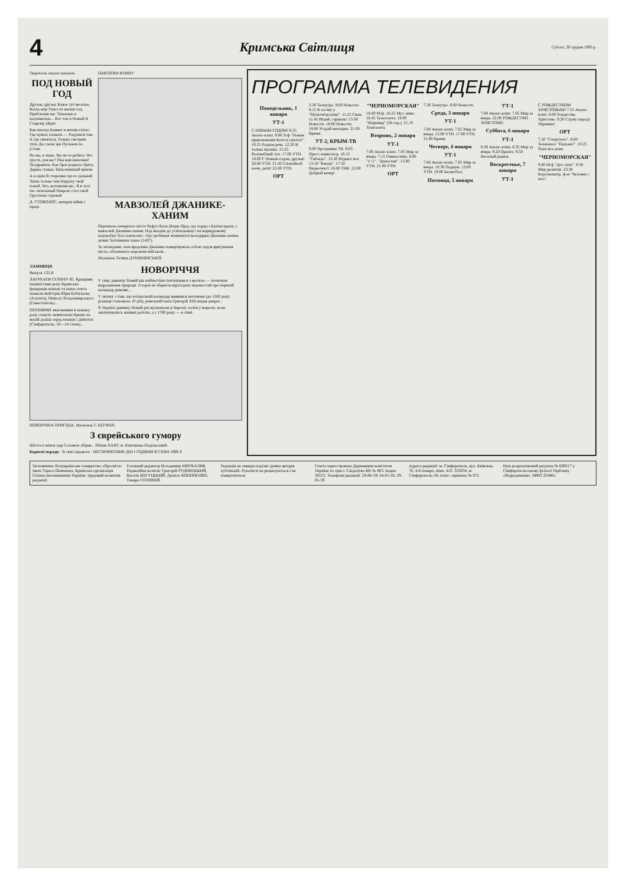4 Кримська Світлиця Субота, 30 грудня 1995 р.
Творчість наших читачів
ПОД НОВЫЙ ГОД
Друзья, друзья, Какое тут веселье, Когда еще Ушел из жизни год, Приблизив нас Тихонько к подземелью... Вот так и Новый К Старому уйдет.
Как иногда Бывает в жизни глупо: Где нужно плакать — Радуемся там. А где смеяться, Только смотрим тупо Да слезы зря Пускаем по устам.
Но вы, я знаю, Вы не те ребята, Что грусть для вас! Она вам нипочем! Поздравите, Как брат родного брата, Держа стакан, Наполненный вином.
А я один В сторонке где-то дальней Лишь только тем Нарушу свой покой, Что, вспомнив вас, Я в этот час печальный Накрою стол свой Грустною строкой.
Д. СТОКОЛОС, ветеран війни і праці.
ПАМ'ЯТКИ КРИМУ
МАВЗОЛЕЙ ДЖАНИКЕ-ХАНИМ
Перлиною печерного міста Чуфут-Кале (Кирк-Ора), що поряд з Бахчисараєм, є мавзолей Джанике-ханим. Над входом до усипальниці і на мармуровому надгробку було написано: «Це гробниця знаменитої володарки Джанике-ханим, дочки Тохтамиша хана» (1437).
За легендами, юна вродлива Джанике пожертвувала собою задля врятування міста, обложеного ворожим військом...
Малюнок Тетяни ДУБИНЯНСЬКОЇ.
ЛАМНИЦЯ
Випуск 135-й
ЛАУРЕАТИ СЕЗОНУ-95. Кращими шашкістами року Кримська федерація шашок та наша газета назвали майстрів Юрія Бобильова (Алушта), Миколу Владзимирського (Севастополь)...
ПЕРШИМИ змаганнями в новому році стануть чемпіонати Криму на малій дошці серед юнаків і дівчаток (Сімферополь, 10—14 січня)...
НОВОРІЧЧЯ
У сиву давнину Новий рік найчастіше пов'язувався з весною — початком відродження природи. Історія не зберегла вірогідних відомостей про перший календар римлян...
У зв'язку з тим, що юліанський календар виявився неточним (до 1582 року різниця становила 10 діб), римський папа Григорій XIII видав декрет...
В Україні давнину Новий рік відзначали в березні, потім у вересні, коли закінчувались жнивні роботи, а з 1700 року — в січні.
НОВОРІЧНА ПРИГОДА. Малюнок Г. БЕРЗІНЯ.
З єврейського гумору
Шістсот жінок цар Соломон зібрав... Юхим ХАЯТ, м. Кам'янець-Подільський.
Корисні поради · В світі цікавого · НЕСПРИЯТЛИВІ ДНІ І ГОДИНИ В СІЧНІ 1996 Р.
ПРОГРАММА ТЕЛЕВИДЕНИЯ
Понедельник, 1 января
УТ-1
С НОВЫМ ГОДОМ! 8.55 Анонс-клип. 9.00 Х/ф "Новые приключения Кота в сапогах". 10.25 Родная речь. 12.20 И только музыка. 15.25 Волшебный луч. 17.00 УТН. 18.00 С Новым годом, друзья! 20.00 УТН. 21.45 Спокойной ночи, дети! 22.00 УТН.
ОРТ
3.30 Телеутро. 9.00 Новости. 9.15 В гостях у "Мультитроллии". 11.25 Смак. 11.45 Играй, гармонь! 15.00 Новости. 18.00 Новости. 19.00 Угадай мелодию. 21.00 Время.
УТ-2, КРЫМ-ТВ
9.00 Программа ТВ. 9.05 Пресс-навигатор. 10.15 "Свiчадо". 12.20 Играют все. 13.10 "Кенди". 17.50 Видеотекст. 18.00 ТНК. 22.00 Добрый вечер!
"ЧЕРНОМОРСКАЯ"
18.00 М/ф. 18.25 Муз. микс. 18.45 Телегазета. 19.00 "Маримар" (58 сер.). 21.10 Телегазета.
Вторник, 2 января
УТ-1
7.00 Анонс-клип. 7.05 Мир за вчера. 7.15 Гимнастика. 9.00 "1+1". "Династия". 13.00 УТН. 21.00 УТН.
ОРТ
7.30 Телеутро. 9.00 Новости.
Среда, 3 января
УТ-1
7.00 Анонс-клип. 7.05 Мир за вчера. 13.00 УТН. 17.00 УТН. 21.00 Время.
Четверг, 4 января
УТ-1
7.00 Анонс-клип. 7.05 Мир за вчера. 10.30 Подиум. 13.00 УТН. 19.00 Баскетбол.
Пятница, 5 января
УТ-1
7.00 Анонс-клип. 7.05 Мир за вчера. 22.00 РОЖДЕСТВО ХРИСТОВО.
Суббота, 6 января
УТ-1
8.30 Анонс-клип. 8.35 Мир за вчера. 9.20 Оранта. 9.50 Веселый рынок.
Воскресенье, 7 января
УТ-1
С РОЖДЕСТВОМ ХРИСТОВЫМ! 7.55 Анонс-клип. 8.00 Рождество Христово. 9.20 Служу народу Украины!
ОРТ
7.50 "Спортлото". 8.00 Телеканал "Подъем!". 10.25 Пока все дома.
"ЧЕРНОМОРСКАЯ"
9.00 М/ф "Дог сити". 9.30 Мир религии. 23.30 Короткометр. ф-м "Человек с юга".
Засновники: Всеукраїнське товариство «Просвіта» імені Тараса Шевченка, Кримська організація Спілки письменників України, трудовий колектив редакції.
Головний редактор Володимир МИТКАЛИК. Редакційна колегія: Григорій РУДНИЦЬКИЙ, Василь БОГУЦЬКИЙ, Данило КОНОНЕНКО, Тамара СОЛОВЕЙ.
Редакція не завжди поділяє думки авторів публікацій. Рукописи не рецензуються і не повертаються.
Газета зареєстрована Державним комітетом України по пресі. Свідоцтво КВ № 803. Індекс 30553. Телефони редакції: 29-86-59; 24-61-26; 29-85-59.
Адреса редакції: м. Сімферополь, вул. Київська, 76, 4-й поверх, кімн. 410. 333034, м. Сімферополь-34, пошт. скринька № 972.
Наш розрахунковий рахунок № 609217 у Сімферопольському філіалі Укрбанку «Відродження», МФО 324861.